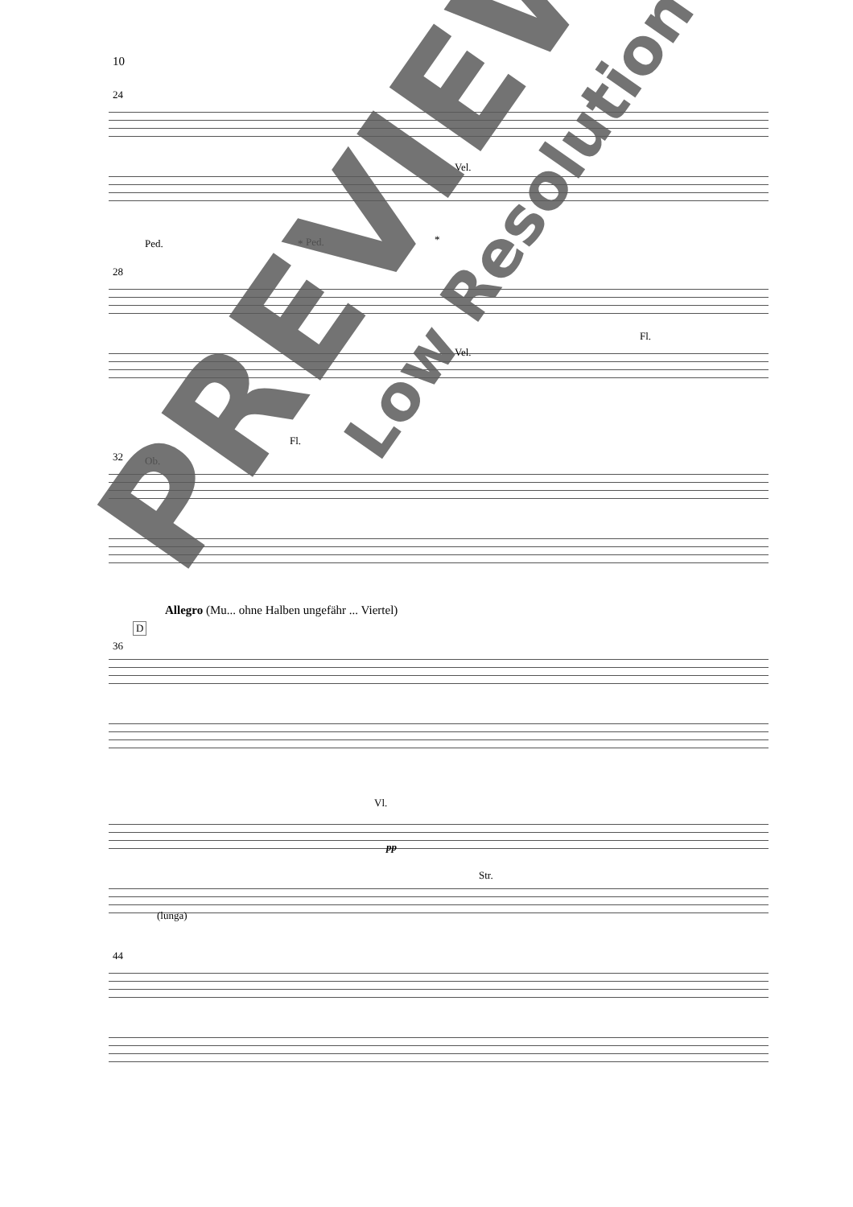10
24
Vel.
Ped. * Ped. *
28
Vel.
Fl.
Fl.
32 Ob.
Allegro (Mu... ohne Halben ungefähr ... Viertel)
D
36
Vl.
pp
Str.
(lunga)
44
PREVIEW
Low Resolution